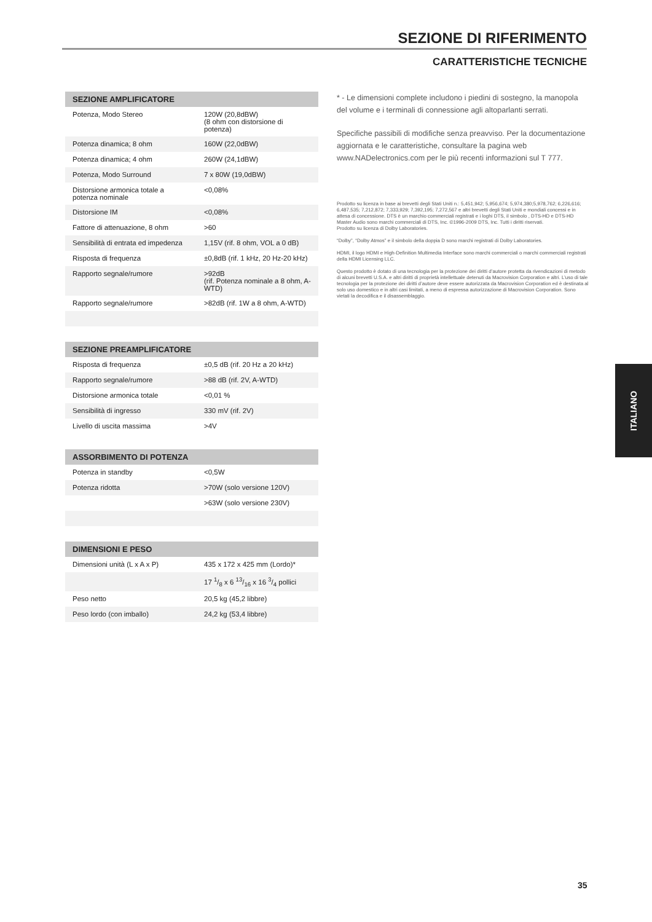SEZIONE DI RIFERIMENTO
CARATTERISTICHE TECNICHE
| SEZIONE AMPLIFICATORE | |
| --- | --- |
| Potenza, Modo Stereo | 120W (20,8dBW) (8 ohm con distorsione di potenza) |
| Potenza dinamica; 8 ohm | 160W (22,0dBW) |
| Potenza dinamica; 4 ohm | 260W (24,1dBW) |
| Potenza, Modo Surround | 7 x 80W (19,0dBW) |
| Distorsione armonica totale a potenza nominale | <0,08% |
| Distorsione IM | <0,08% |
| Fattore di attenuazione, 8 ohm | >60 |
| Sensibilità di entrata ed impedenza | 1,15V (rif. 8 ohm, VOL a 0 dB) |
| Risposta di frequenza | ±0,8dB (rif. 1 kHz, 20 Hz-20 kHz) |
| Rapporto segnale/rumore | >92dB (rif. Potenza nominale a 8 ohm, A-WTD) |
| Rapporto segnale/rumore | >82dB (rif. 1W a 8 ohm, A-WTD) |
| SEZIONE PREAMPLIFICATORE | |
| --- | --- |
| Risposta di frequenza | ±0,5 dB (rif. 20 Hz a 20 kHz) |
| Rapporto segnale/rumore | >88 dB (rif. 2V, A-WTD) |
| Distorsione armonica totale | <0,01 % |
| Sensibilità di ingresso | 330 mV (rif. 2V) |
| Livello di uscita massima | >4V |
| ASSORBIMENTO DI POTENZA | |
| --- | --- |
| Potenza in standby | <0,5W |
| Potenza ridotta | >70W (solo versione 120V) |
| | >63W (solo versione 230V) |
| DIMENSIONI E PESO | |
| --- | --- |
| Dimensioni unità (L x A x P) | 435 x 172 x 425 mm (Lordo)* |
| | 17 1/8 x 6 13/16 x 16 3/4 pollici |
| Peso netto | 20,5 kg (45,2 libbre) |
| Peso lordo (con imballo) | 24,2 kg (53,4 libbre) |
* - Le dimensioni complete includono i piedini di sostegno, la manopola del volume e i terminali di connessione agli altoparlanti serrati.
Specifiche passibili di modifiche senza preavviso. Per la documentazione aggiornata e le caratteristiche, consultare la pagina web www.NADelectronics.com per le più recenti informazioni sul T 777.
Prodotto su licenza in base ai brevetti degli Stati Uniti n.: 5,451,942; 5,956,674; 5,974,380;5,978,762; 6,226,616; 6,487,535; 7,212,872; 7,333,929; 7,392,195; 7,272,567 e altri brevetti degli Stati Uniti e mondiali concessi e in attesa di concessione. DTS è un marchio commerciali registrati e i loghi DTS, il simbolo , DTS-HD e DTS-HD Master Audio sono marchi commerciali di DTS, Inc. ©1996-2009 DTS, Inc. Tutti i diritti riservati.
Prodotto su licenza di Dolby Laboratories.
“Dolby”, “Dolby Atmos” e il simbolo della doppia D sono marchi registrati di Dolby Laboratories.
HDMI, il logo HDMI e High-Definition Multimedia Interface sono marchi commerciali o marchi commerciali registrati della HDMI Licensing LLC.
Questo prodotto è dotato di una tecnologia per la protezione dei diritti d’autore protetta da rivendicazioni di metodo di alcuni brevetti U.S.A. e altri diritti di proprietà intellettuale detenuti da Macrovision Corporation e altri. L’uso di tale tecnologia per la protezione dei diritti d’autore deve essere autorizzata da Macrovision Corporation ed è destinata al solo uso domestico e in altri casi limitati, a meno di espressa autorizzazione di Macrovision Corporation. Sono vietati la decodifica e il disassemblaggio.
ITALIANO
35